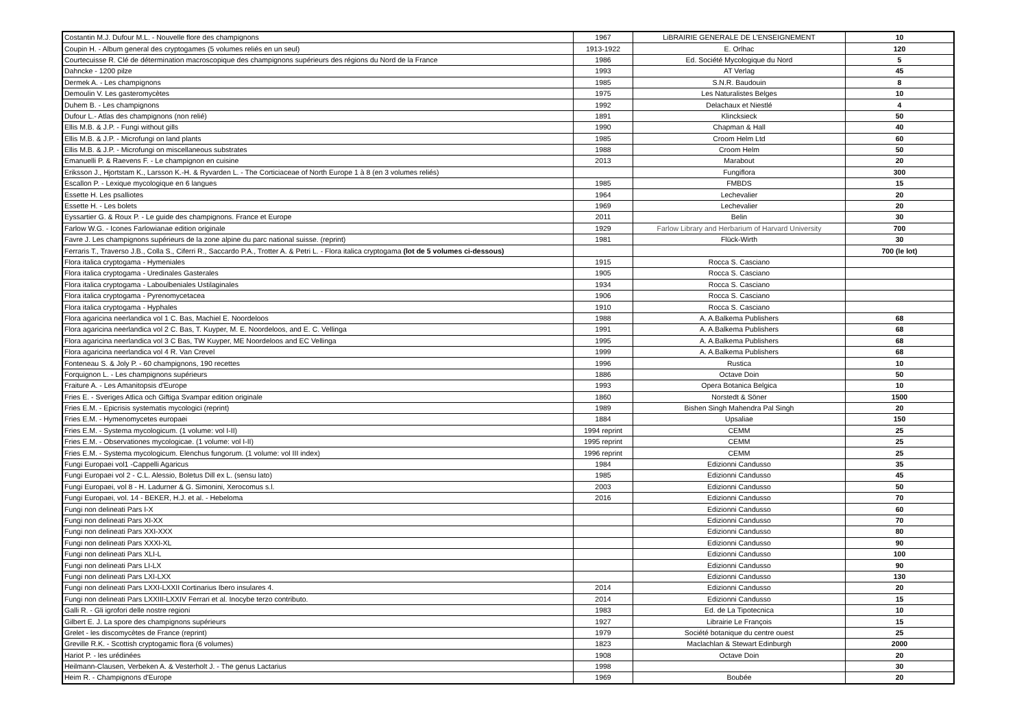| Costantin M.J. Dufour M.L. - Nouvelle flore des champignons | 1967 | LiBRAIRIE GENERALE DE L'ENSEIGNEMENT | 10 |
| Coupin H. - Album general des cryptogames (5 volumes reliés en un seul) | 1913-1922 | E. Orlhac | 120 |
| Courtecuisse R. Clé de détermination macroscopique des champignons supérieurs des régions du Nord de la France | 1986 | Ed. Société Mycologique du Nord | 5 |
| Dahncke - 1200 pilze | 1993 | AT Verlag | 45 |
| Dermek A. - Les champignons | 1985 | S.N.R. Baudouin | 8 |
| Demoulin V. Les gasteromycètes | 1975 | Les Naturalistes Belges | 10 |
| Duhem B. - Les champignons | 1992 | Delachaux et Niestlé | 4 |
| Dufour L.- Atlas des champignons (non relié) | 1891 | Klincksieck | 50 |
| Ellis M.B. & J.P. - Fungi without gills | 1990 | Chapman & Hall | 40 |
| Ellis M.B. & J.P. - Microfungi on land plants | 1985 | Croom Helm Ltd | 60 |
| Ellis M.B. & J.P. - Microfungi on miscellaneous substrates | 1988 | Croom Helm | 50 |
| Emanuelli P. & Raevens F. - Le champignon en cuisine | 2013 | Marabout | 20 |
| Eriksson J., Hjortstam K., Larsson K.-H. & Ryvarden L. - The Corticiaceae of North Europe 1 à 8 (en 3 volumes reliés) | | Fungiflora | 300 |
| Escallon P. - Lexique mycologique en 6 langues | 1985 | FMBDS | 15 |
| Essette H. Les psalliotes | 1964 | Lechevalier | 20 |
| Essette H. - Les bolets | 1969 | Lechevalier | 20 |
| Eyssartier G. & Roux P. - Le guide des champignons. France et Europe | 2011 | Belin | 30 |
| Farlow W.G. - Icones Farlowianae edition originale | 1929 | Farlow Library and Herbarium of Harvard University | 700 |
| Favre J. Les champignons supérieurs de la zone alpine du parc national suisse. (reprint) | 1981 | Flück-Wirth | 30 |
| Ferraris T., Traverso J.B., Colla S., Ciferri R., Saccardo P.A., Trotter A. & Petri L. - Flora italica cryptogama (lot de 5 volumes ci-dessous) | | | 700 (le lot) |
| Flora italica cryptogama - Hymeniales | 1915 | Rocca S. Casciano | |
| Flora italica cryptogama - Uredinales Gasterales | 1905 | Rocca S. Casciano | |
| Flora italica cryptogama - Laboulbeniales Ustilaginales | 1934 | Rocca S. Casciano | |
| Flora italica cryptogama - Pyrenomycetacea | 1906 | Rocca S. Casciano | |
| Flora italica cryptogama - Hyphales | 1910 | Rocca S. Casciano | |
| Flora agaricina neerlandica vol 1 C. Bas, Machiel E. Noordeloos | 1988 | A. A.Balkema Publishers | 68 |
| Flora agaricina neerlandica vol 2 C. Bas, T. Kuyper, M. E. Noordeloos, and E. C. Vellinga | 1991 | A. A.Balkema Publishers | 68 |
| Flora agaricina neerlandica vol 3 C Bas, TW Kuyper, ME Noordeloos and EC Vellinga | 1995 | A. A.Balkema Publishers | 68 |
| Flora agaricina neerlandica vol 4 R. Van Crevel | 1999 | A. A.Balkema Publishers | 68 |
| Fonteneau S. & Joly P. - 60 champignons, 190 recettes | 1996 | Rustica | 10 |
| Forquignon L. - Les champignons supérieurs | 1886 | Octave Doin | 50 |
| Fraiture A. - Les Amanitopsis d'Europe | 1993 | Opera Botanica Belgica | 10 |
| Fries E. - Sveriges Atlica och Giftiga Svampar edition originale | 1860 | Norstedt & Söner | 1500 |
| Fries E.M. - Epicrisis systematis mycologici (reprint) | 1989 | Bishen Singh Mahendra Pal Singh | 20 |
| Fries E.M. - Hymenomycetes europaei | 1884 | Upsaliae | 150 |
| Fries E.M. - Systema mycologicum. (1 volume: vol I-II) | 1994 reprint | CEMM | 25 |
| Fries E.M. - Observationes mycologicae. (1 volume: vol I-II) | 1995 reprint | CEMM | 25 |
| Fries E.M. - Systema mycologicum. Elenchus fungorum. (1 volume: vol III index) | 1996 reprint | CEMM | 25 |
| Fungi Europaei vol1 -Cappelli Agaricus | 1984 | Edizionni Candusso | 35 |
| Fungi Europaei vol 2 - C.L. Alessio, Boletus Dill ex L. (sensu lato) | 1985 | Edizionni Candusso | 45 |
| Fungi Europaei, vol 8 - H. Ladurner & G. Simonini, Xerocomus s.l. | 2003 | Edizionni Candusso | 50 |
| Fungi Europaei, vol. 14 - BEKER, H.J. et al. - Hebeloma | 2016 | Edizionni Candusso | 70 |
| Fungi non delineati Pars I-X | | Edizionni Candusso | 60 |
| Fungi non delineati Pars XI-XX | | Edizionni Candusso | 70 |
| Fungi non delineati Pars XXI-XXX | | Edizionni Candusso | 80 |
| Fungi non delineati Pars XXXI-XL | | Edizionni Candusso | 90 |
| Fungi non delineati Pars XLI-L | | Edizionni Candusso | 100 |
| Fungi non delineati Pars LI-LX | | Edizionni Candusso | 90 |
| Fungi non delineati Pars LXI-LXX | | Edizionni Candusso | 130 |
| Fungi non delineati Pars LXXI-LXXII Cortinarius Ibero insulares 4. | 2014 | Edizionni Candusso | 20 |
| Fungi non delineati Pars LXXIII-LXXIV Ferrari et al. Inocybe terzo contributo. | 2014 | Edizionni Candusso | 15 |
| Galli R. - Gli igrofori delle nostre regioni | 1983 | Ed. de La Tipotecnica | 10 |
| Gilbert E. J. La spore des champignons supérieurs | 1927 | Librairie Le François | 15 |
| Grelet - les discomycètes de France (reprint) | 1979 | Société botanique du centre ouest | 25 |
| Greville R.K. - Scottish cryptogamic flora (6 volumes) | 1823 | Maclachlan & Stewart Edinburgh | 2000 |
| Hariot P. - les urédinées | 1908 | Octave Doin | 20 |
| Heilmann-Clausen, Verbeken A. & Vesterholt J. - The genus Lactarius | 1998 | | 30 |
| Heim R. - Champignons d'Europe | 1969 | Boubée | 20 |